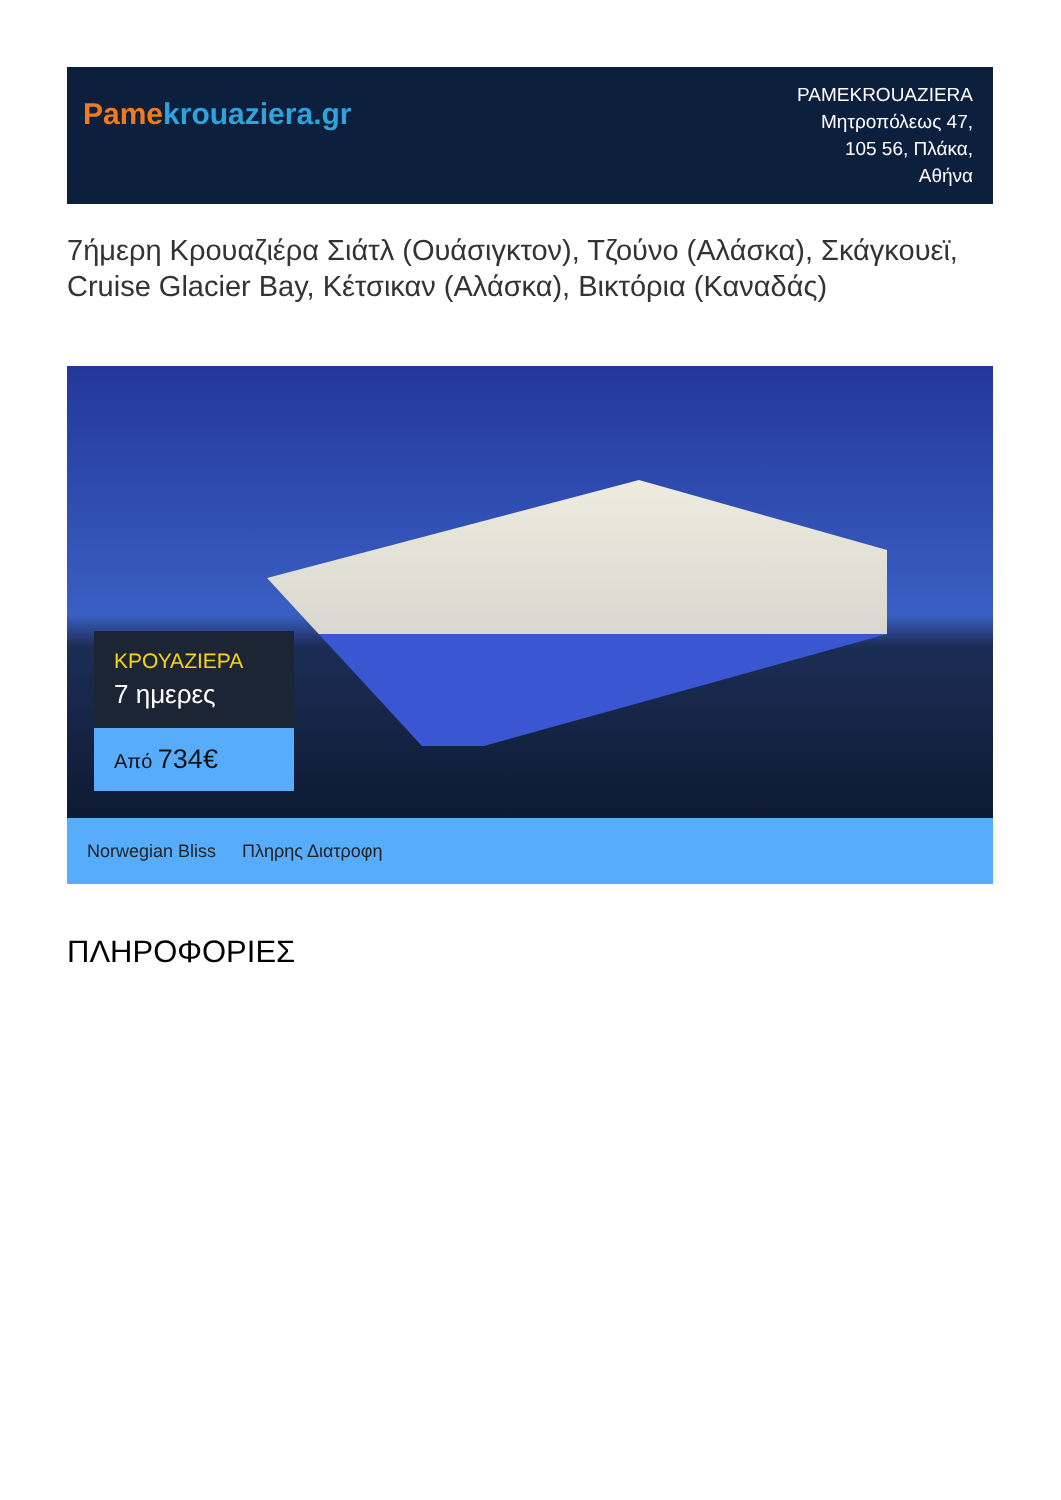Pame krouaziera.gr
PAMEKROUAZIERA
Μητροπόλεως 47,
105 56, Πλάκα,
Αθήνα
7ήμερη Κρουαζιέρα Σιάτλ (Ουάσιγκτον), Τζούνο (Αλάσκα), Σκάγκουεϊ, Cruise Glacier Bay, Κέτσικαν (Αλάσκα), Βικτόρια (Καναδάς)
ΚΡΟΥΑΖΙΕΡΑ
7 ημερες
Από 734€
Norwegian Bliss Πληρης Διατροφη
ΠΛΗΡΟΦΟΡΙΕΣ